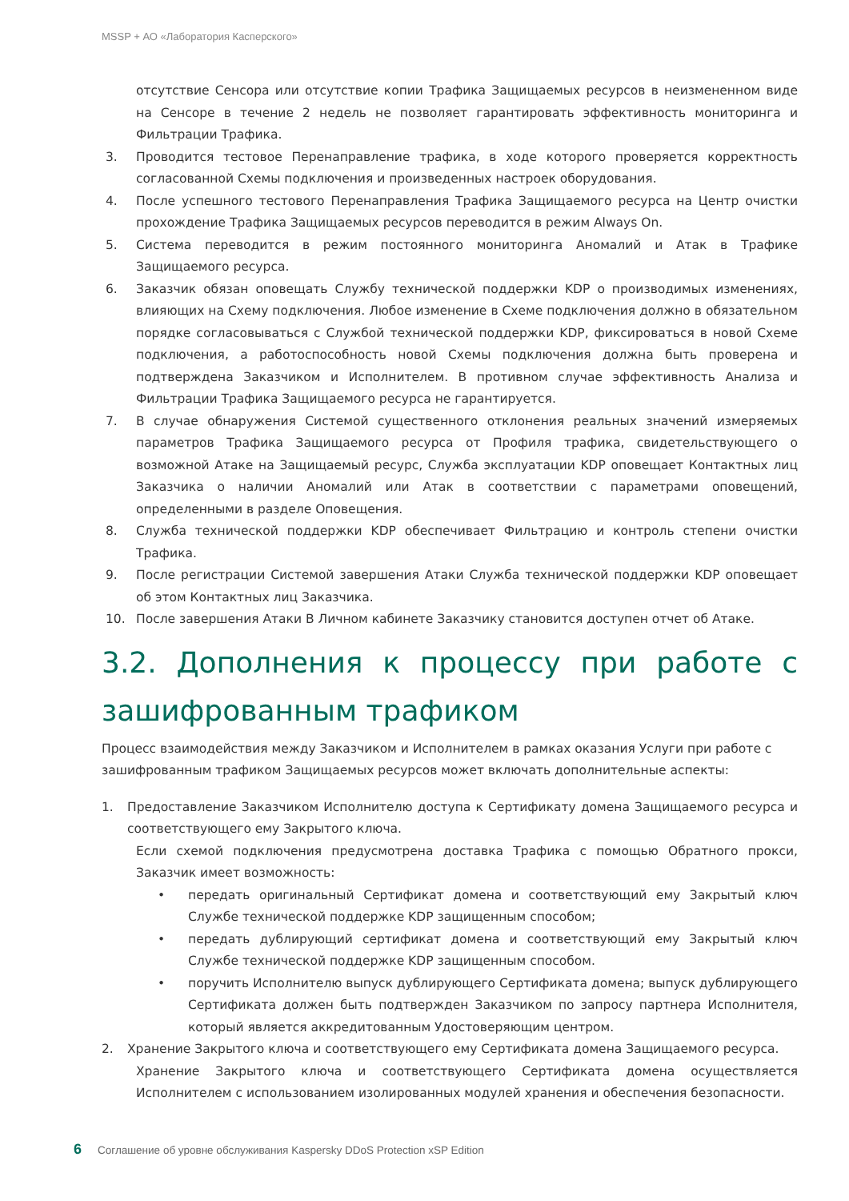MSSP + АО «Лаборатория Касперского»
отсутствие Сенсора или отсутствие копии Трафика Защищаемых ресурсов в неизмененном виде на Сенсоре в течение 2 недель не позволяет гарантировать эффективность мониторинга и Фильтрации Трафика.
3. Проводится тестовое Перенаправление трафика, в ходе которого проверяется корректность согласованной Схемы подключения и произведенных настроек оборудования.
4. После успешного тестового Перенаправления Трафика Защищаемого ресурса на Центр очистки прохождение Трафика Защищаемых ресурсов переводится в режим Always On.
5. Система переводится в режим постоянного мониторинга Аномалий и Атак в Трафике Защищаемого ресурса.
6. Заказчик обязан оповещать Службу технической поддержки KDP о производимых изменениях, влияющих на Схему подключения. Любое изменение в Схеме подключения должно в обязательном порядке согласовываться с Службой технической поддержки KDP, фиксироваться в новой Схеме подключения, а работоспособность новой Схемы подключения должна быть проверена и подтверждена Заказчиком и Исполнителем. В противном случае эффективность Анализа и Фильтрации Трафика Защищаемого ресурса не гарантируется.
7. В случае обнаружения Системой существенного отклонения реальных значений измеряемых параметров Трафика Защищаемого ресурса от Профиля трафика, свидетельствующего о возможной Атаке на Защищаемый ресурс, Служба эксплуатации KDP оповещает Контактных лиц Заказчика о наличии Аномалий или Атак в соответствии с параметрами оповещений, определенными в разделе Оповещения.
8. Служба технической поддержки KDP обеспечивает Фильтрацию и контроль степени очистки Трафика.
9. После регистрации Системой завершения Атаки Служба технической поддержки KDP оповещает об этом Контактных лиц Заказчика.
10. После завершения Атаки В Личном кабинете Заказчику становится доступен отчет об Атаке.
3.2. Дополнения к процессу при работе с зашифрованным трафиком
Процесс взаимодействия между Заказчиком и Исполнителем в рамках оказания Услуги при работе с зашифрованным трафиком Защищаемых ресурсов может включать дополнительные аспекты:
1. Предоставление Заказчиком Исполнителю доступа к Сертификату домена Защищаемого ресурса и соответствующего ему Закрытого ключа.
Если схемой подключения предусмотрена доставка Трафика с помощью Обратного прокси, Заказчик имеет возможность:
• передать оригинальный Сертификат домена и соответствующий ему Закрытый ключ Службе технической поддержке KDP защищенным способом;
• передать дублирующий сертификат домена и соответствующий ему Закрытый ключ Службе технической поддержке KDP защищенным способом.
• поручить Исполнителю выпуск дублирующего Сертификата домена; выпуск дублирующего Сертификата должен быть подтвержден Заказчиком по запросу партнера Исполнителя, который является аккредитованным Удостоверяющим центром.
2. Хранение Закрытого ключа и соответствующего ему Сертификата домена Защищаемого ресурса.
Хранение Закрытого ключа и соответствующего Сертификата домена осуществляется Исполнителем с использованием изолированных модулей хранения и обеспечения безопасности.
6 Соглашение об уровне обслуживания Kaspersky DDoS Protection xSP Edition